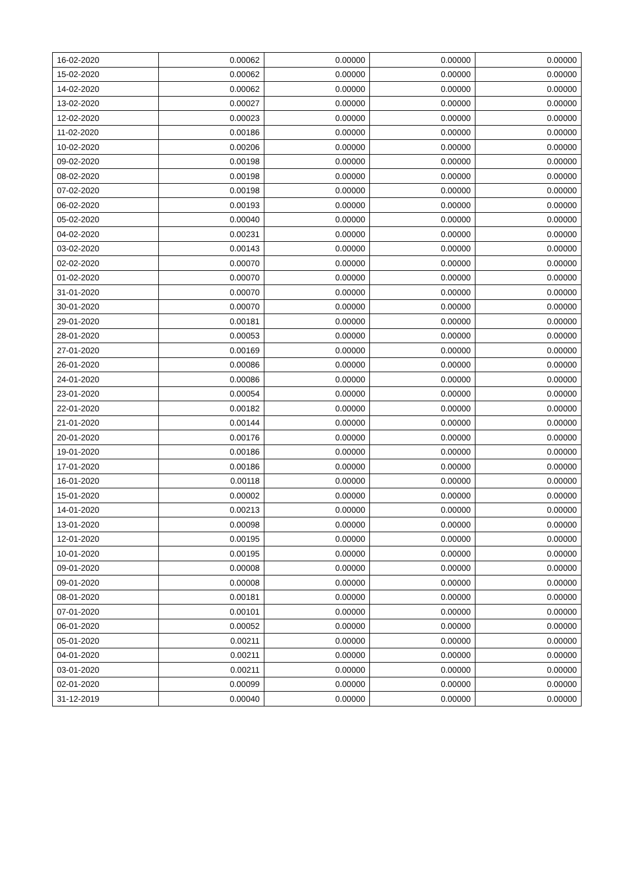| 16-02-2020 | 0.00062 | 0.00000 | 0.00000 | 0.00000 |
| 15-02-2020 | 0.00062 | 0.00000 | 0.00000 | 0.00000 |
| 14-02-2020 | 0.00062 | 0.00000 | 0.00000 | 0.00000 |
| 13-02-2020 | 0.00027 | 0.00000 | 0.00000 | 0.00000 |
| 12-02-2020 | 0.00023 | 0.00000 | 0.00000 | 0.00000 |
| 11-02-2020 | 0.00186 | 0.00000 | 0.00000 | 0.00000 |
| 10-02-2020 | 0.00206 | 0.00000 | 0.00000 | 0.00000 |
| 09-02-2020 | 0.00198 | 0.00000 | 0.00000 | 0.00000 |
| 08-02-2020 | 0.00198 | 0.00000 | 0.00000 | 0.00000 |
| 07-02-2020 | 0.00198 | 0.00000 | 0.00000 | 0.00000 |
| 06-02-2020 | 0.00193 | 0.00000 | 0.00000 | 0.00000 |
| 05-02-2020 | 0.00040 | 0.00000 | 0.00000 | 0.00000 |
| 04-02-2020 | 0.00231 | 0.00000 | 0.00000 | 0.00000 |
| 03-02-2020 | 0.00143 | 0.00000 | 0.00000 | 0.00000 |
| 02-02-2020 | 0.00070 | 0.00000 | 0.00000 | 0.00000 |
| 01-02-2020 | 0.00070 | 0.00000 | 0.00000 | 0.00000 |
| 31-01-2020 | 0.00070 | 0.00000 | 0.00000 | 0.00000 |
| 30-01-2020 | 0.00070 | 0.00000 | 0.00000 | 0.00000 |
| 29-01-2020 | 0.00181 | 0.00000 | 0.00000 | 0.00000 |
| 28-01-2020 | 0.00053 | 0.00000 | 0.00000 | 0.00000 |
| 27-01-2020 | 0.00169 | 0.00000 | 0.00000 | 0.00000 |
| 26-01-2020 | 0.00086 | 0.00000 | 0.00000 | 0.00000 |
| 24-01-2020 | 0.00086 | 0.00000 | 0.00000 | 0.00000 |
| 23-01-2020 | 0.00054 | 0.00000 | 0.00000 | 0.00000 |
| 22-01-2020 | 0.00182 | 0.00000 | 0.00000 | 0.00000 |
| 21-01-2020 | 0.00144 | 0.00000 | 0.00000 | 0.00000 |
| 20-01-2020 | 0.00176 | 0.00000 | 0.00000 | 0.00000 |
| 19-01-2020 | 0.00186 | 0.00000 | 0.00000 | 0.00000 |
| 17-01-2020 | 0.00186 | 0.00000 | 0.00000 | 0.00000 |
| 16-01-2020 | 0.00118 | 0.00000 | 0.00000 | 0.00000 |
| 15-01-2020 | 0.00002 | 0.00000 | 0.00000 | 0.00000 |
| 14-01-2020 | 0.00213 | 0.00000 | 0.00000 | 0.00000 |
| 13-01-2020 | 0.00098 | 0.00000 | 0.00000 | 0.00000 |
| 12-01-2020 | 0.00195 | 0.00000 | 0.00000 | 0.00000 |
| 10-01-2020 | 0.00195 | 0.00000 | 0.00000 | 0.00000 |
| 09-01-2020 | 0.00008 | 0.00000 | 0.00000 | 0.00000 |
| 09-01-2020 | 0.00008 | 0.00000 | 0.00000 | 0.00000 |
| 08-01-2020 | 0.00181 | 0.00000 | 0.00000 | 0.00000 |
| 07-01-2020 | 0.00101 | 0.00000 | 0.00000 | 0.00000 |
| 06-01-2020 | 0.00052 | 0.00000 | 0.00000 | 0.00000 |
| 05-01-2020 | 0.00211 | 0.00000 | 0.00000 | 0.00000 |
| 04-01-2020 | 0.00211 | 0.00000 | 0.00000 | 0.00000 |
| 03-01-2020 | 0.00211 | 0.00000 | 0.00000 | 0.00000 |
| 02-01-2020 | 0.00099 | 0.00000 | 0.00000 | 0.00000 |
| 31-12-2019 | 0.00040 | 0.00000 | 0.00000 | 0.00000 |